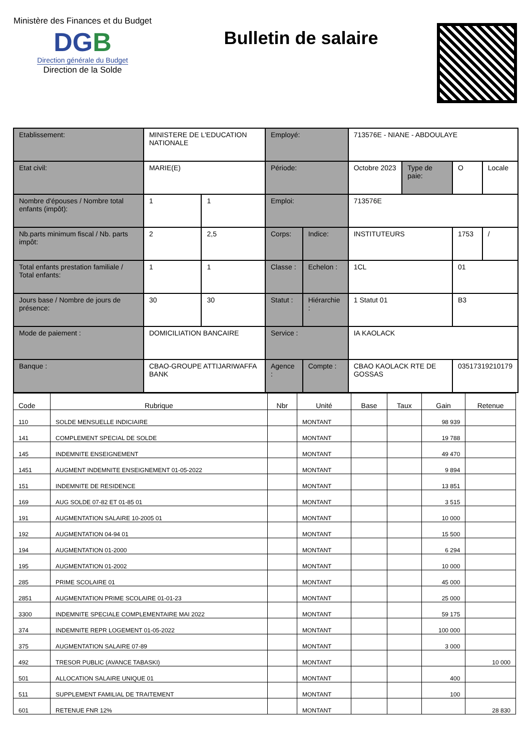Ministère des Finances et du Budget
DGB
Direction générale du Budget
Direction de la Solde
Bulletin de salaire
| Etablissement: | MINISTERE DE L'EDUCATION NATIONALE | | Employé: | | 713576E - NIANE - ABDOULAYE | | | |
| Etat civil: | MARIE(E) | | Période: | | Octobre 2023 | Type de paie: | O | Locale |
| Nombre d'épouses / Nombre total enfants (impôt): | 1 | 1 | Emploi: | | 713576E | | | |
| Nb.parts minimum fiscal / Nb. parts impôt: | 2 | 2,5 | Corps: | Indice: | INSTITUTEURS | | 1753 | / |
| Total enfants prestation familiale / Total enfants: | 1 | 1 | Classe : | Echelon : | 1CL | | 01 | |
| Jours base / Nombre de jours de présence: | 30 | 30 | Statut : | Hiérarchie : | 1 Statut 01 | | B3 | |
| Mode de paiement : | DOMICILIATION BANCAIRE | | Service : | | IA KAOLACK | | | |
| Banque : | CBAO-GROUPE ATTIJARIWAFFA BANK | | Agence : | Compte : | CBAO KAOLACK RTE DE GOSSAS | | 03517319210179 | |
| Code | Rubrique | Nbr | Unité | Base | Taux | Gain | Retenue |
| --- | --- | --- | --- | --- | --- | --- | --- |
| 110 | SOLDE MENSUELLE INDICIAIRE | | MONTANT | | | 98 939 | |
| 141 | COMPLEMENT SPECIAL DE SOLDE | | MONTANT | | | 19 788 | |
| 145 | INDEMNITE ENSEIGNEMENT | | MONTANT | | | 49 470 | |
| 1451 | AUGMENT INDEMNITE ENSEIGNEMENT 01-05-2022 | | MONTANT | | | 9 894 | |
| 151 | INDEMNITE DE RESIDENCE | | MONTANT | | | 13 851 | |
| 169 | AUG SOLDE 07-82 ET 01-85 01 | | MONTANT | | | 3 515 | |
| 191 | AUGMENTATION SALAIRE 10-2005 01 | | MONTANT | | | 10 000 | |
| 192 | AUGMENTATION 04-94 01 | | MONTANT | | | 15 500 | |
| 194 | AUGMENTATION 01-2000 | | MONTANT | | | 6 294 | |
| 195 | AUGMENTATION 01-2002 | | MONTANT | | | 10 000 | |
| 285 | PRIME SCOLAIRE 01 | | MONTANT | | | 45 000 | |
| 2851 | AUGMENTATION PRIME SCOLAIRE 01-01-23 | | MONTANT | | | 25 000 | |
| 3300 | INDEMNITE SPECIALE COMPLEMENTAIRE MAI 2022 | | MONTANT | | | 59 175 | |
| 374 | INDEMNITE REPR LOGEMENT 01-05-2022 | | MONTANT | | | 100 000 | |
| 375 | AUGMENTATION SALAIRE 07-89 | | MONTANT | | | 3 000 | |
| 492 | TRESOR PUBLIC (AVANCE TABASKI) | | MONTANT | | | | 10 000 |
| 501 | ALLOCATION SALAIRE UNIQUE 01 | | MONTANT | | | 400 | |
| 511 | SUPPLEMENT FAMILIAL DE TRAITEMENT | | MONTANT | | | 100 | |
| 601 | RETENUE FNR 12% | | MONTANT | | | | 28 830 |